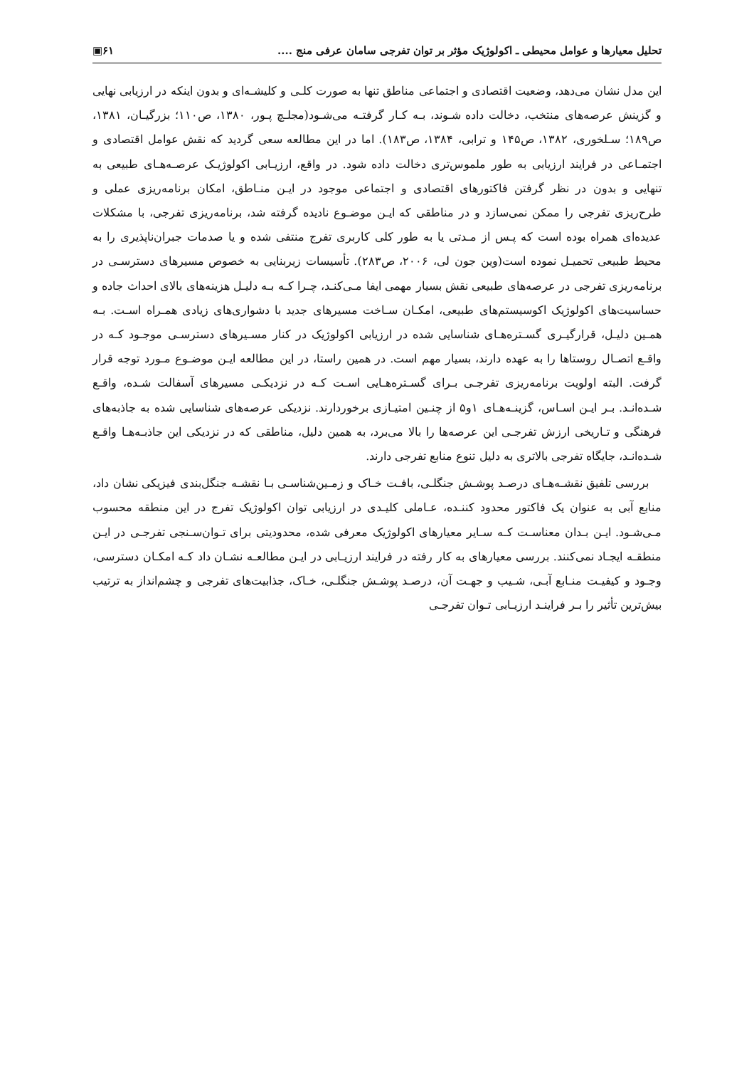تحلیل معیارها و عوامل محیطی ـ اکولوژیک مؤثر بر توان تفرجی سامان عرفی منج .... ۶۱▣
این مدل نشان می‌دهد، وضعیت اقتصادی و اجتماعی مناطق تنها به صورت کلـی و کلیشـه‌ای و بدون اینکه در ارزیابی نهایی و گزینش عرصه‌های منتخب، دخالت داده شـوند، بـه کـار گرفتـه می‌شـود(مجلـچ پـور، ۱۳۸۰، ص۱۱۰؛ بزرگیـان، ۱۳۸۱، ص۱۸۹؛ سـلخوری، ۱۳۸۲، ص۱۴۵ و ترابی، ۱۳۸۴، ص۱۸۳). اما در این مطالعه سعی گردید که نقش عوامل اقتصادی و اجتمـاعی در فرایند ارزیابی به طور ملموس‌تری دخالت داده شود. در واقع، ارزیـابی اکولوژیـک عرصـه‌هـای طبیعی به تنهایی و بدون در نظر گرفتن فاکتورهای اقتصادی و اجتماعی موجود در ایـن منـاطق، امکان برنامه‌ریزی عملی و طرح‌ریزی تفرجی را ممکن نمی‌سازد و در مناطقی که ایـن موضـوع نادیده گرفته شد، برنامه‌ریزی تفرجی، با مشکلات عدیده‌ای همراه بوده است که پـس از مـدتی یا به طور کلی کاربری تفرج منتفی شده و یا صدمات جبران‌ناپذیری را به محیط طبیعی تحمیـل نموده است(وین جون لی، ۲۰۰۶، ص۲۸۳). تأسیسات زیربنایی به خصوص مسیرهای دسترسـی در برنامه‌ریزی تفرجی در عرصه‌های طبیعی نقش بسیار مهمی ایفا مـی‌کنـد، چـرا کـه بـه دلیـل هزینه‌های بالای احداث جاده و حساسیت‌های اکولوژیک اکوسیستم‌های طبیعی، امکـان سـاخت مسیرهای جدید با دشواری‌های زیادی همـراه اسـت. بـه همـین دلیـل، قرارگیـری گسـتره‌هـای شناسایی شده در ارزیابی اکولوژیک در کنار مسـیرهای دسترسـی موجـود کـه در واقـع اتصـال روستاها را به عهده دارند، بسیار مهم است. در همین راستا، در این مطالعه ایـن موضـوع مـورد توجه قرار گرفت. البته اولویت برنامه‌ریزی تفرجـی بـرای گسـتره‌هـایی اسـت کـه در نزدیکـی مسیرهای آسفالت شـده، واقـع شـده‌انـد. بـر ایـن اسـاس، گزینـه‌هـای ۱و۵ از چنـین امتیـازی برخوردارند. نزدیکی عرصه‌های شناسایی شده به جاذبه‌های فرهنگی و تـاریخی ارزش تفرجـی این عرصه‌ها را بالا می‌برد، به همین دلیل، مناطقی که در نزدیکی این جاذبـه‌هـا واقـع شـده‌انـد، جایگاه تفرجی بالاتری به دلیل تنوع منابع تفرجی دارند.
بررسی تلفیق نقشـه‌هـای درصـد پوشـش جنگلـی، بافـت خـاک و زمـین‌شناسـی بـا نقشـه جنگل‌بندی فیزیکی نشان داد، منابع آبی به عنوان یک فاکتور محدود کننـده، عـاملی کلیـدی در ارزیابی توان اکولوژیک تفرج در این منطقه محسوب مـی‌شـود. ایـن بـدان معناسـت کـه سـایر معیارهای اکولوژیک معرفی شده، محدودیتی برای تـوان‌سـنجی تفرجـی در ایـن منطقـه ایجـاد نمی‌کنند. بررسی معیارهای به کار رفته در فرایند ارزیـابی در ایـن مطالعـه نشـان داد کـه امکـان دسترسی، وجـود و کیفیـت منـابع آبـی، شـیب و جهـت آن، درصـد پوشـش جنگلـی، خـاک، جذابیت‌های تفرجی و چشم‌انداز به ترتیب بیش‌ترین تأثیر را بـر فراینـد ارزیـابی تـوان تفرجـی